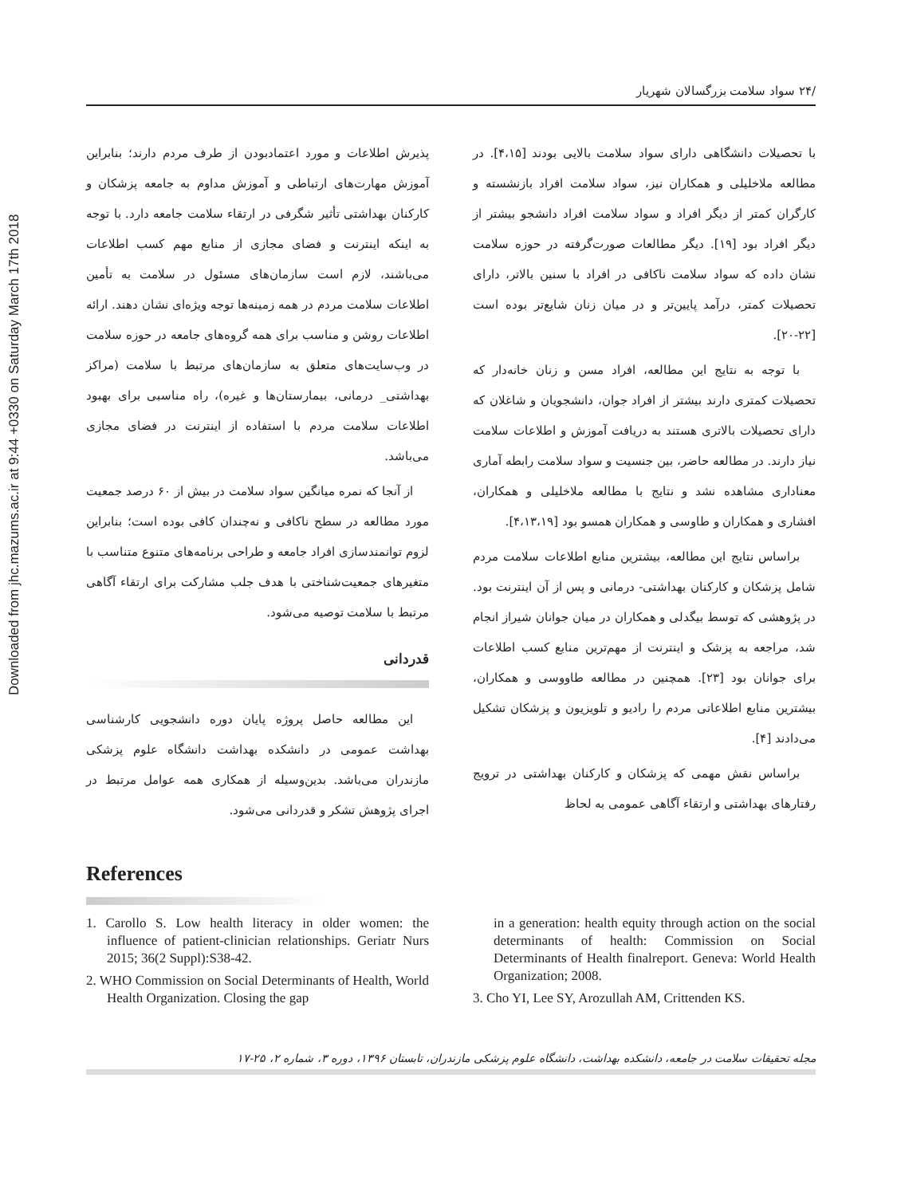Downloaded from jhc.mazums.ac.ir at 9:44 +0330 on Saturday March 17th 2018
/۲۴ سواد سلامت بزرگسالان شهریار
با تحصیلات دانشگاهی دارای سواد سلامت بالایی بودند [۴،۱۵]. در مطالعه ملاخلیلی و همکاران نیز، سواد سلامت افراد بازنشسته و کارگران کمتر از دیگر افراد و سواد سلامت افراد دانشجو بیشتر از دیگر افراد بود [۱۹]. دیگر مطالعات صورت‌گرفته در حوزه سلامت نشان داده که سواد سلامت ناکافی در افراد با سنین بالاتر، دارای تحصیلات کمتر، درآمد پایین‌تر و در میان زنان شایع‌تر بوده است [۲۲-۲۰].
با توجه به نتایج این مطالعه، افراد مسن و زنان خانه‌دار که تحصیلات کمتری دارند بیشتر از افراد جوان، دانشجویان و شاغلان که دارای تحصیلات بالاتری هستند به دریافت آموزش و اطلاعات سلامت نیاز دارند. در مطالعه حاضر، بین جنسیت و سواد سلامت رابطه آماری معناداری مشاهده نشد و نتایج با مطالعه ملاخلیلی و همکاران، افشاری و همکاران و طاوسی و همکاران همسو بود [۴،۱۳،۱۹].
براساس نتایج این مطالعه، بیشترین منابع اطلاعات سلامت مردم شامل پزشکان و کارکنان بهداشتی- درمانی و پس از آن اینترنت بود. در پژوهشی که توسط بیگدلی و همکاران در میان جوانان شیراز انجام شد، مراجعه به پزشک و اینترنت از مهم‌ترین منابع کسب اطلاعات برای جوانان بود [۲۳]. همچنین در مطالعه طاووسی و همکاران، بیشترین منابع اطلاعاتی مردم را رادیو و تلویزیون و پزشکان تشکیل می‌دادند [۴].
براساس نقش مهمی که پزشکان و کارکنان بهداشتی در ترویج رفتارهای بهداشتی و ارتقاء آگاهی عمومی به لحاظ
پذیرش اطلاعات و مورد اعتمادبودن از طرف مردم دارند؛ بنابراین آموزش مهارت‌های ارتباطی و آموزش مداوم به جامعه پزشکان و کارکنان بهداشتی تأثیر شگرفی در ارتقاء سلامت جامعه دارد. با توجه به اینکه اینترنت و فضای مجازی از منابع مهم کسب اطلاعات می‌باشند، لازم است سازمان‌های مسئول در سلامت به تأمین اطلاعات سلامت مردم در همه زمینه‌ها توجه ویژه‌ای نشان دهند. ارائه اطلاعات روشن و مناسب برای همه گروه‌های جامعه در حوزه سلامت در وب‌سایت‌های متعلق به سازمان‌های مرتبط با سلامت (مراکز بهداشتی_ درمانی، بیمارستان‌ها و غیره)، راه مناسبی برای بهبود اطلاعات سلامت مردم با استفاده از اینترنت در فضای مجازی می‌باشد.
از آنجا که نمره میانگین سواد سلامت در بیش از ۶۰ درصد جمعیت مورد مطالعه در سطح ناکافی و نه‌چندان کافی بوده است؛ بنابراین لزوم توانمندسازی افراد جامعه و طراحی برنامه‌های متنوع متناسب با متغیرهای جمعیت‌شناختی با هدف جلب مشارکت برای ارتقاء آگاهی مرتبط با سلامت توصیه می‌شود.
قدردانی
این مطالعه حاصل پروژه پایان دوره دانشجویی کارشناسی بهداشت عمومی در دانشکده بهداشت دانشگاه علوم پزشکی مازندران می‌باشد. بدین‌وسیله از همکاری همه عوامل مرتبط در اجرای پژوهش تشکر و قدردانی می‌شود.
References
1. Carollo S. Low health literacy in older women: the influence of patient-clinician relationships. Geriatr Nurs 2015; 36(2 Suppl):S38-42.
2. WHO Commission on Social Determinants of Health, World Health Organization. Closing the gap
in a generation: health equity through action on the social determinants of health: Commission on Social Determinants of Health finalreport. Geneva: World Health Organization; 2008.
3. Cho YI, Lee SY, Arozullah AM, Crittenden KS.
مجله تحقیقات سلامت در جامعه، دانشکده بهداشت، دانشگاه علوم پزشکی مازندران، تابستان ۱۳۹۶، دوره ۳، شماره ۲، ۲۵-۱۷